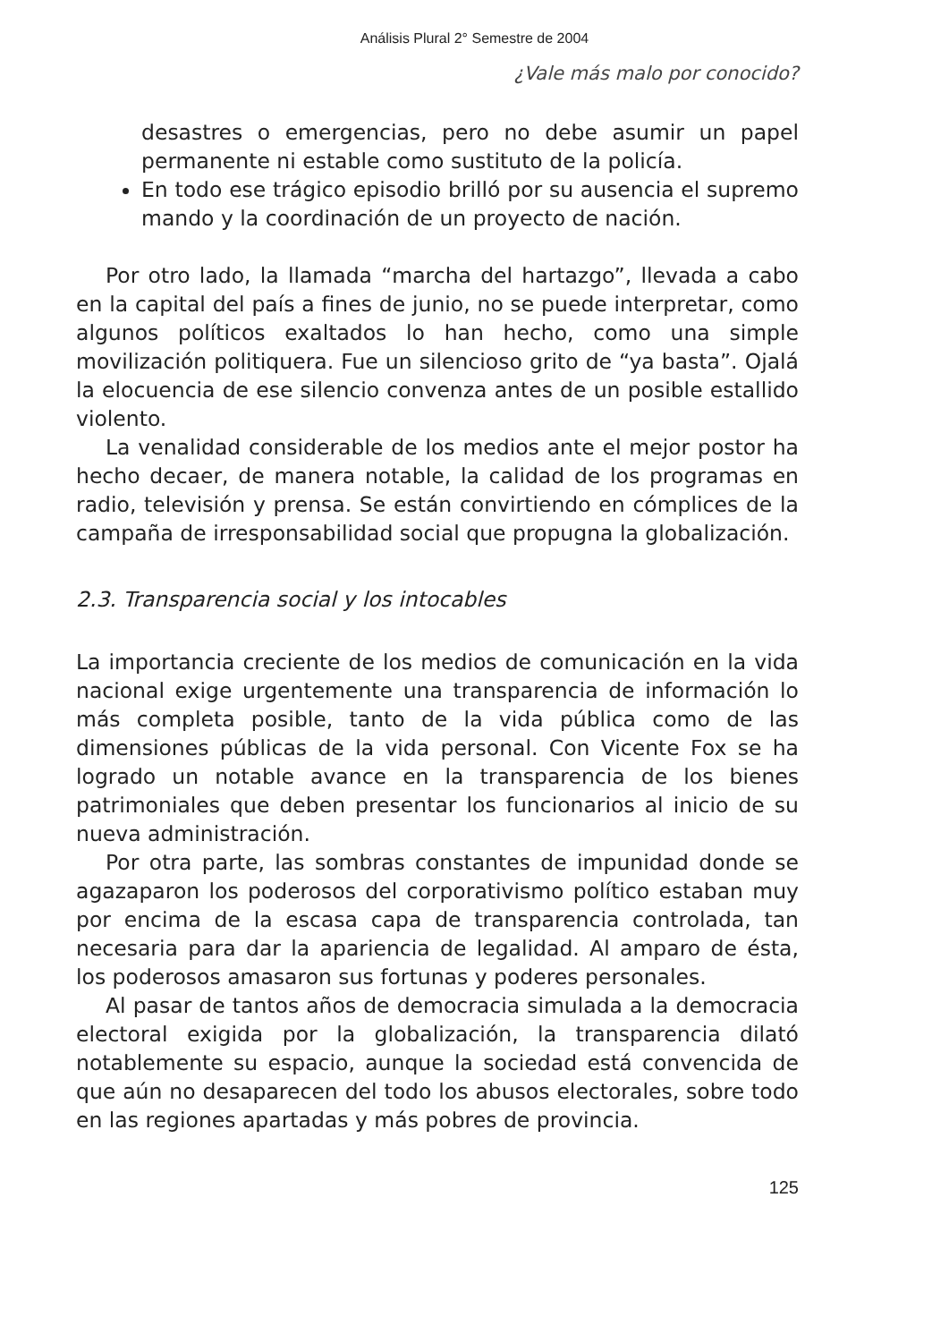Análisis Plural 2° Semestre de 2004
¿Vale más malo por conocido?
desastres o emergencias, pero no debe asumir un papel permanente ni estable como sustituto de la policía.
En todo ese trágico episodio brilló por su ausencia el supremo mando y la coordinación de un proyecto de nación.
Por otro lado, la llamada “marcha del hartazgo”, llevada a cabo en la capital del país a fines de junio, no se puede interpretar, como algunos políticos exaltados lo han hecho, como una simple movilización politiquera. Fue un silencioso grito de “ya basta”. Ojalá la elocuencia de ese silencio convenza antes de un posible estallido violento.
La venalidad considerable de los medios ante el mejor postor ha hecho decaer, de manera notable, la calidad de los programas en radio, televisión y prensa. Se están convirtiendo en cómplices de la campaña de irresponsabilidad social que propugna la globalización.
2.3. Transparencia social y los intocables
La importancia creciente de los medios de comunicación en la vida nacional exige urgentemente una transparencia de información lo más completa posible, tanto de la vida pública como de las dimensiones públicas de la vida personal. Con Vicente Fox se ha logrado un notable avance en la transparencia de los bienes patrimoniales que deben presentar los funcionarios al inicio de su nueva administración.
Por otra parte, las sombras constantes de impunidad donde se agazaparon los poderosos del corporativismo político estaban muy por encima de la escasa capa de transparencia controlada, tan necesaria para dar la apariencia de legalidad. Al amparo de ésta, los poderosos amasaron sus fortunas y poderes personales.
Al pasar de tantos años de democracia simulada a la democracia electoral exigida por la globalización, la transparencia dilató notablemente su espacio, aunque la sociedad está convencida de que aún no desaparecen del todo los abusos electorales, sobre todo en las regiones apartadas y más pobres de provincia.
125